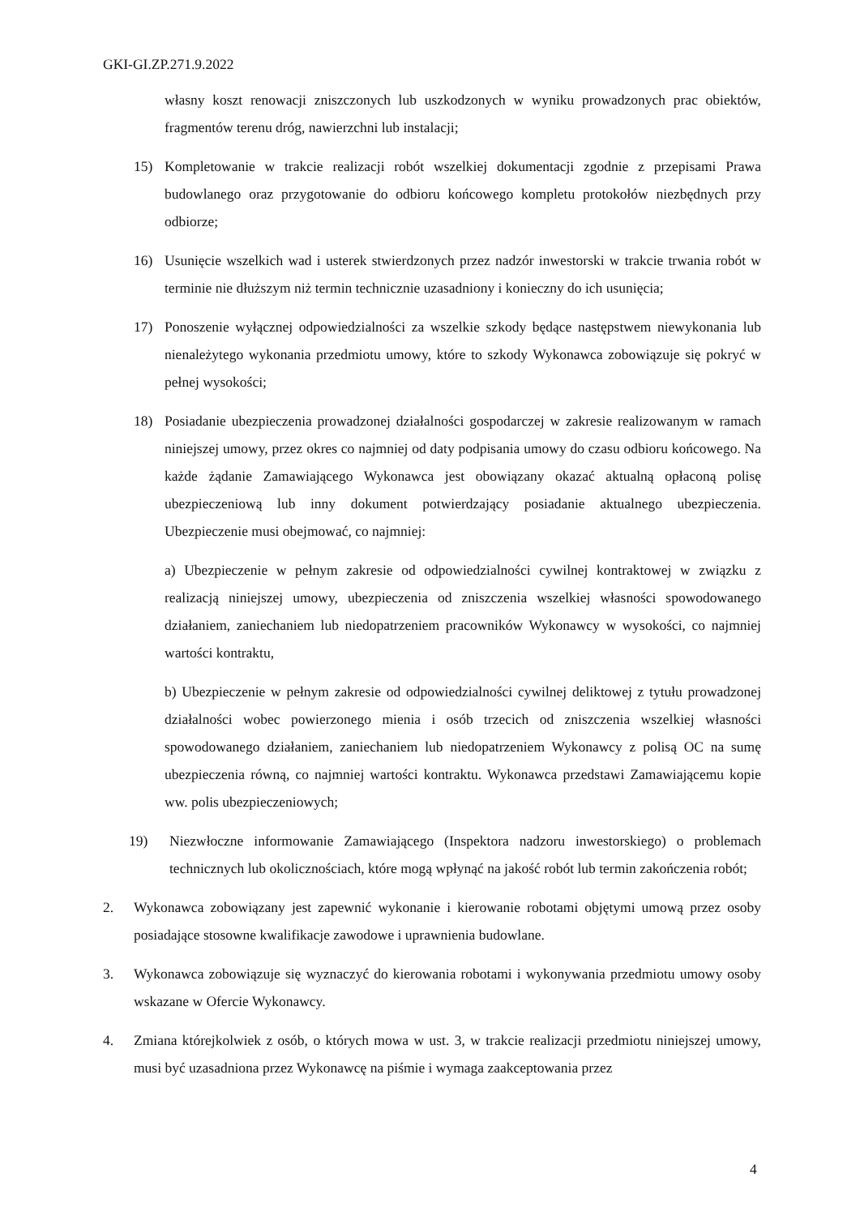GKI-GI.ZP.271.9.2022
własny koszt renowacji zniszczonych lub uszkodzonych w wyniku prowadzonych prac obiektów, fragmentów terenu dróg, nawierzchni lub instalacji;
15) Kompletowanie w trakcie realizacji robót wszelkiej dokumentacji zgodnie z przepisami Prawa budowlanego oraz przygotowanie do odbioru końcowego kompletu protokołów niezbędnych przy odbiorze;
16) Usunięcie wszelkich wad i usterek stwierdzonych przez nadzór inwestorski w trakcie trwania robót w terminie nie dłuższym niż termin technicznie uzasadniony i konieczny do ich usunięcia;
17) Ponoszenie wyłącznej odpowiedzialności za wszelkie szkody będące następstwem niewykonania lub nienależytego wykonania przedmiotu umowy, które to szkody Wykonawca zobowiązuje się pokryć w pełnej wysokości;
18) Posiadanie ubezpieczenia prowadzonej działalności gospodarczej w zakresie realizowanym w ramach niniejszej umowy, przez okres co najmniej od daty podpisania umowy do czasu odbioru końcowego. Na każde żądanie Zamawiającego Wykonawca jest obowiązany okazać aktualną opłaconą polisę ubezpieczeniową lub inny dokument potwierdzający posiadanie aktualnego ubezpieczenia. Ubezpieczenie musi obejmować, co najmniej:
a) Ubezpieczenie w pełnym zakresie od odpowiedzialności cywilnej kontraktowej w związku z realizacją niniejszej umowy, ubezpieczenia od zniszczenia wszelkiej własności spowodowanego działaniem, zaniechaniem lub niedopatrzeniem pracowników Wykonawcy w wysokości, co najmniej wartości kontraktu,
b) Ubezpieczenie w pełnym zakresie od odpowiedzialności cywilnej deliktowej z tytułu prowadzonej działalności wobec powierzonego mienia i osób trzecich od zniszczenia wszelkiej własności spowodowanego działaniem, zaniechaniem lub niedopatrzeniem Wykonawcy z polisą OC na sumę ubezpieczenia równą, co najmniej wartości kontraktu. Wykonawca przedstawi Zamawiającemu kopie ww. polis ubezpieczeniowych;
19) Niezwłoczne informowanie Zamawiającego (Inspektora nadzoru inwestorskiego) o problemach technicznych lub okolicznościach, które mogą wpłynąć na jakość robót lub termin zakończenia robót;
2. Wykonawca zobowiązany jest zapewnić wykonanie i kierowanie robotami objętymi umową przez osoby posiadające stosowne kwalifikacje zawodowe i uprawnienia budowlane.
3. Wykonawca zobowiązuje się wyznaczyć do kierowania robotami i wykonywania przedmiotu umowy osoby wskazane w Ofercie Wykonawcy.
4. Zmiana którejkolwiek z osób, o których mowa w ust. 3, w trakcie realizacji przedmiotu niniejszej umowy, musi być uzasadniona przez Wykonawcę na piśmie i wymaga zaakceptowania przez
4